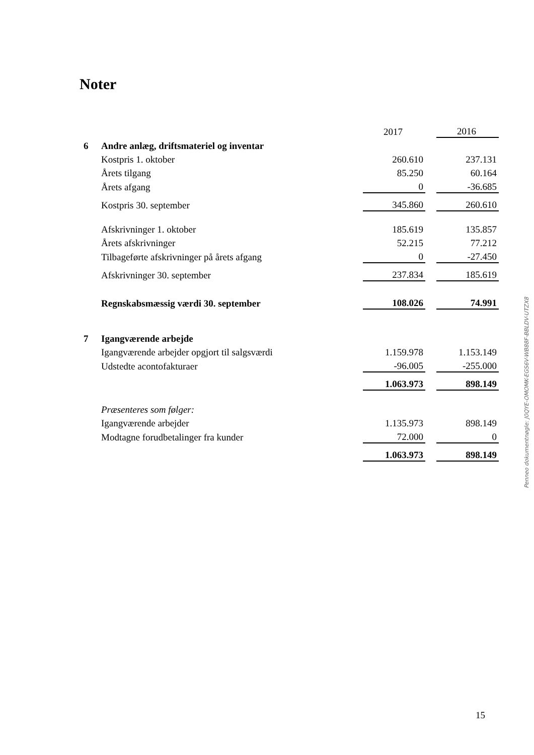Noter
| | | 2017 | | 2016 |
| 6 | Andre anlæg, driftsmateriel og inventar | | | |
| | Kostpris 1. oktober | 260.610 | | 237.131 |
| | Årets tilgang | 85.250 | | 60.164 |
| | Årets afgang | 0 | | -36.685 |
| | Kostpris 30. september | 345.860 | | 260.610 |
| | Afskrivninger 1. oktober | 185.619 | | 135.857 |
| | Årets afskrivninger | 52.215 | | 77.212 |
| | Tilbageførte afskrivninger på årets afgang | 0 | | -27.450 |
| | Afskrivninger 30. september | 237.834 | | 185.619 |
| | Regnskabsmæssig værdi 30. september | 108.026 | | 74.991 |
| 7 | Igangværende arbejde | | | |
| | Igangværende arbejder opgjort til salgsværdi | 1.159.978 | | 1.153.149 |
| | Udstedte acontofakturaer | -96.005 | | -255.000 |
| | | 1.063.973 | | 898.149 |
| | Præsenteres som følger: | | | |
| | Igangværende arbejder | 1.135.973 | | 898.149 |
| | Modtagne forudbetalinger fra kunder | 72.000 | | 0 |
| | | 1.063.973 | | 898.149 |
Penneo dokumentnøgle: J0QYE-OMOMK-EGS6V-WB88F-BBLDV-UTZX8
15